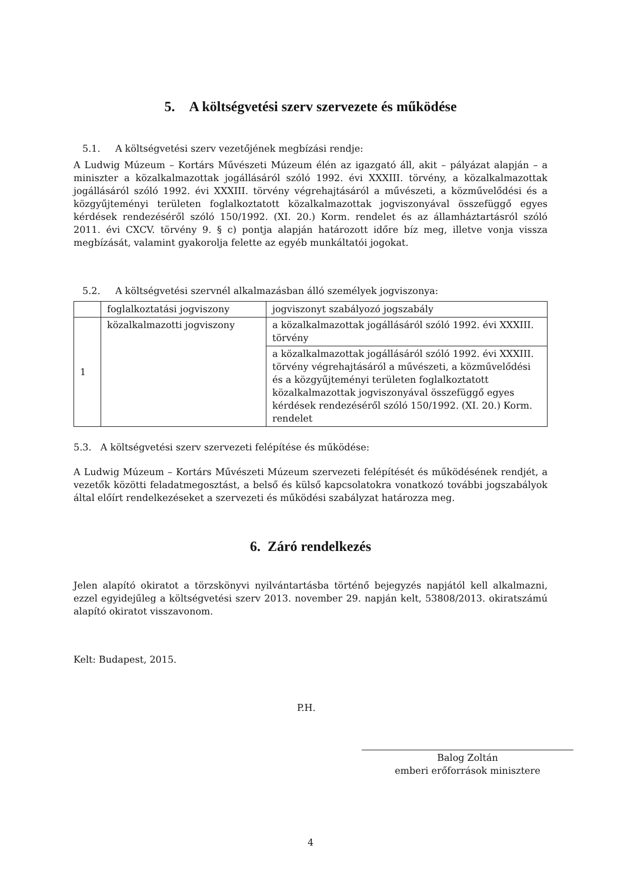5. A költségvetési szerv szervezete és működése
5.1. A költségvetési szerv vezetőjének megbízási rendje:
A Ludwig Múzeum – Kortárs Művészeti Múzeum élén az igazgató áll, akit – pályázat alapján – a miniszter a közalkalmazottak jogállásáról szóló 1992. évi XXXIII. törvény, a közalkalmazottak jogállásáról szóló 1992. évi XXXIII. törvény végrehajtásáról a művészeti, a közművelődési és a közgyűjteményi területen foglalkoztatott közalkalmazottak jogviszonyával összefüggő egyes kérdések rendezéséről szóló 150/1992. (XI. 20.) Korm. rendelet és az államháztartásról szóló 2011. évi CXCV. törvény 9. § c) pontja alapján határozott időre bíz meg, illetve vonja vissza megbízását, valamint gyakorolja felette az egyéb munkáltatói jogokat.
5.2. A költségvetési szervnél alkalmazásban álló személyek jogviszonya:
| | foglalkoztatási jogviszony | jogviszonyt szabályozó jogszabály |
| 1 | közalkalmazotti jogviszony | a közalkalmazottak jogállásáról szóló 1992. évi XXXIII. törvény |
| | | a közalkalmazottak jogállásáról szóló 1992. évi XXXIII. törvény végrehajtásáról a művészeti, a közművelődési és a közgyűjteményi területen foglalkoztatott közalkalmazottak jogviszonyával összefüggő egyes kérdések rendezéséről szóló 150/1992. (XI. 20.) Korm. rendelet |
5.3. A költségvetési szerv szervezeti felépítése és működése:
A Ludwig Múzeum – Kortárs Művészeti Múzeum szervezeti felépítését és működésének rendjét, a vezetők közötti feladatmegosztást, a belső és külső kapcsolatokra vonatkozó további jogszabályok által előírt rendelkezéseket a szervezeti és működési szabályzat határozza meg.
6. Záró rendelkezés
Jelen alapító okiratot a törzskönyvi nyilvántartásba történő bejegyzés napjától kell alkalmazni, ezzel egyidejűleg a költségvetési szerv 2013. november 29. napján kelt, 53808/2013. okiratszámú alapító okiratot visszavonom.
Kelt: Budapest, 2015.
P.H.
Balog Zoltán
emberi erőforrások minisztere
4